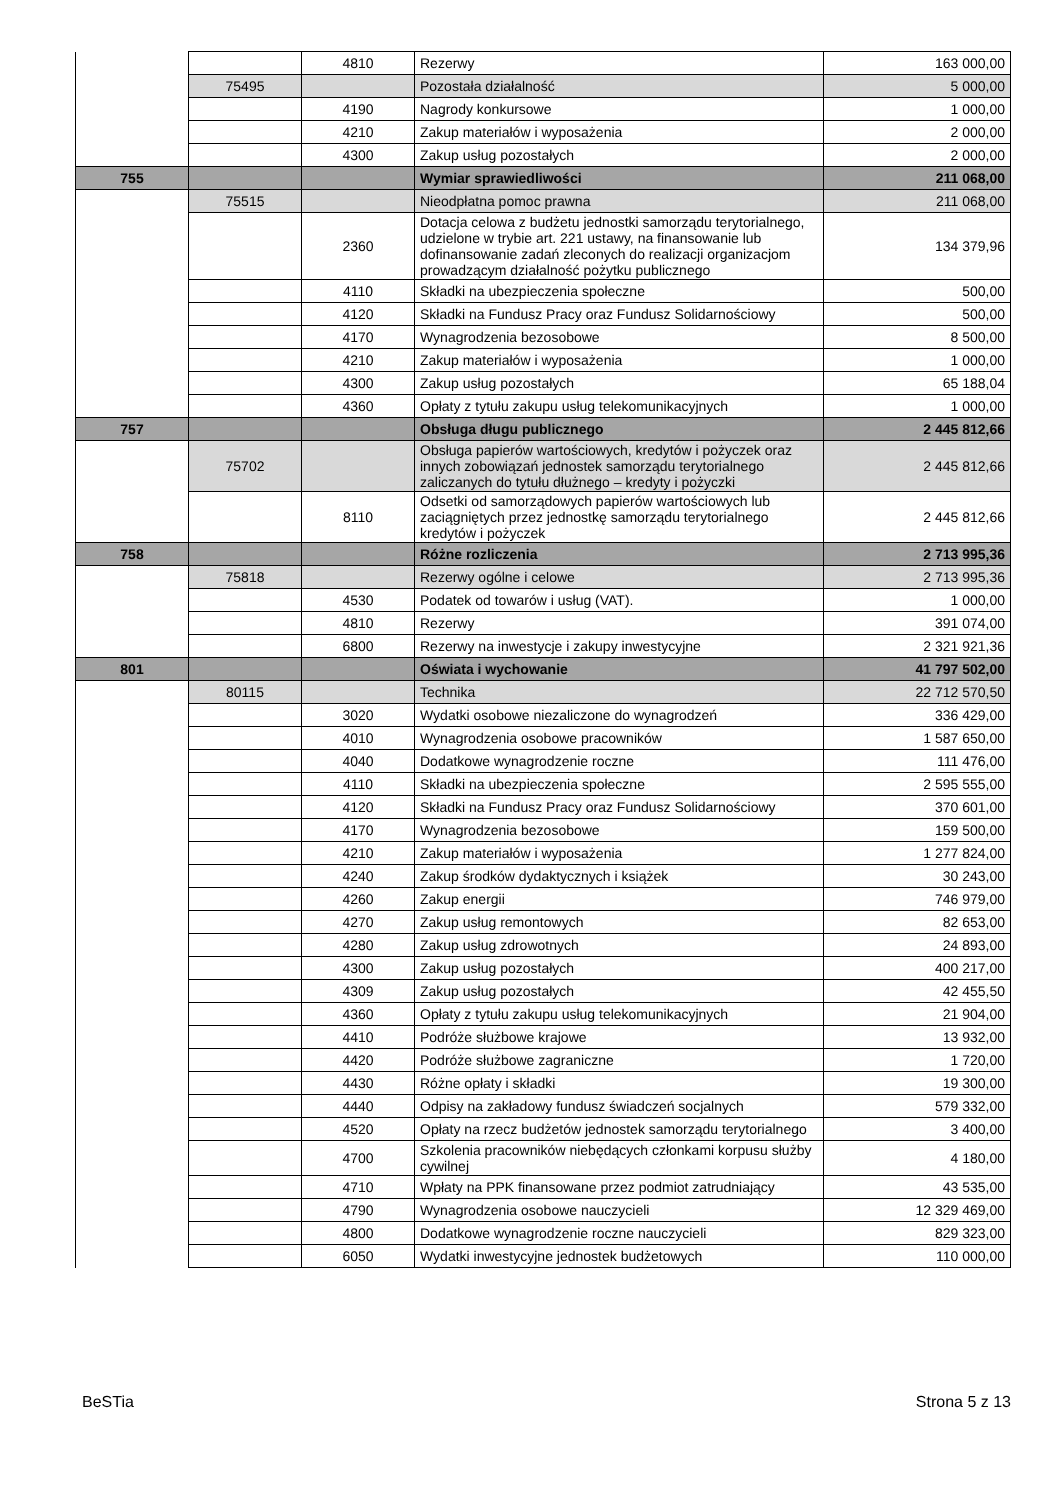| | | 4810 | Rezerwy | 163 000,00 |
| | 75495 | | Pozostała działalność | 5 000,00 |
| | | 4190 | Nagrody konkursowe | 1 000,00 |
| | | 4210 | Zakup materiałów i wyposażenia | 2 000,00 |
| | | 4300 | Zakup usług pozostałych | 2 000,00 |
| 755 | | | Wymiar sprawiedliwości | 211 068,00 |
| | 75515 | | Nieodpłatna pomoc prawna | 211 068,00 |
| | | 2360 | Dotacja celowa z budżetu jednostki samorządu terytorialnego, udzielone w trybie art. 221 ustawy, na finansowanie lub dofinansowanie zadań zleconych do realizacji organizacjom prowadzącym działalność pożytku publicznego | 134 379,96 |
| | | 4110 | Składki na ubezpieczenia społeczne | 500,00 |
| | | 4120 | Składki na Fundusz Pracy oraz Fundusz Solidarnościowy | 500,00 |
| | | 4170 | Wynagrodzenia bezosobowe | 8 500,00 |
| | | 4210 | Zakup materiałów i wyposażenia | 1 000,00 |
| | | 4300 | Zakup usług pozostałych | 65 188,04 |
| | | 4360 | Opłaty z tytułu zakupu usług telekomunikacyjnych | 1 000,00 |
| 757 | | | Obsługa długu publicznego | 2 445 812,66 |
| | 75702 | | Obsługa papierów wartościowych, kredytów i pożyczek oraz innych zobowiązań jednostek samorządu terytorialnego zaliczanych do tytułu dłużnego – kredyty i pożyczki | 2 445 812,66 |
| | | 8110 | Odsetki od samorządowych papierów wartościowych lub zaciągniętych przez jednostkę samorządu terytorialnego kredytów i pożyczek | 2 445 812,66 |
| 758 | | | Różne rozliczenia | 2 713 995,36 |
| | 75818 | | Rezerwy ogólne i celowe | 2 713 995,36 |
| | | 4530 | Podatek od towarów i usług (VAT). | 1 000,00 |
| | | 4810 | Rezerwy | 391 074,00 |
| | | 6800 | Rezerwy na inwestycje i zakupy inwestycyjne | 2 321 921,36 |
| 801 | | | Oświata i wychowanie | 41 797 502,00 |
| | 80115 | | Technika | 22 712 570,50 |
| | | 3020 | Wydatki osobowe niezaliczone do wynagrodzeń | 336 429,00 |
| | | 4010 | Wynagrodzenia osobowe pracowników | 1 587 650,00 |
| | | 4040 | Dodatkowe wynagrodzenie roczne | 111 476,00 |
| | | 4110 | Składki na ubezpieczenia społeczne | 2 595 555,00 |
| | | 4120 | Składki na Fundusz Pracy oraz Fundusz Solidarnościowy | 370 601,00 |
| | | 4170 | Wynagrodzenia bezosobowe | 159 500,00 |
| | | 4210 | Zakup materiałów i wyposażenia | 1 277 824,00 |
| | | 4240 | Zakup środków dydaktycznych i książek | 30 243,00 |
| | | 4260 | Zakup energii | 746 979,00 |
| | | 4270 | Zakup usług remontowych | 82 653,00 |
| | | 4280 | Zakup usług zdrowotnych | 24 893,00 |
| | | 4300 | Zakup usług pozostałych | 400 217,00 |
| | | 4309 | Zakup usług pozostałych | 42 455,50 |
| | | 4360 | Opłaty z tytułu zakupu usług telekomunikacyjnych | 21 904,00 |
| | | 4410 | Podróże służbowe krajowe | 13 932,00 |
| | | 4420 | Podróże służbowe zagraniczne | 1 720,00 |
| | | 4430 | Różne opłaty i składki | 19 300,00 |
| | | 4440 | Odpisy na zakładowy fundusz świadczeń socjalnych | 579 332,00 |
| | | 4520 | Opłaty na rzecz budżetów jednostek samorządu terytorialnego | 3 400,00 |
| | | 4700 | Szkolenia pracowników niebędących członkami korpusu służby cywilnej | 4 180,00 |
| | | 4710 | Wpłaty na PPK finansowane przez podmiot zatrudniający | 43 535,00 |
| | | 4790 | Wynagrodzenia osobowe nauczycieli | 12 329 469,00 |
| | | 4800 | Dodatkowe wynagrodzenie roczne nauczycieli | 829 323,00 |
| | | 6050 | Wydatki inwestycyjne jednostek budżetowych | 110 000,00 |
BeSTia Strona 5 z 13